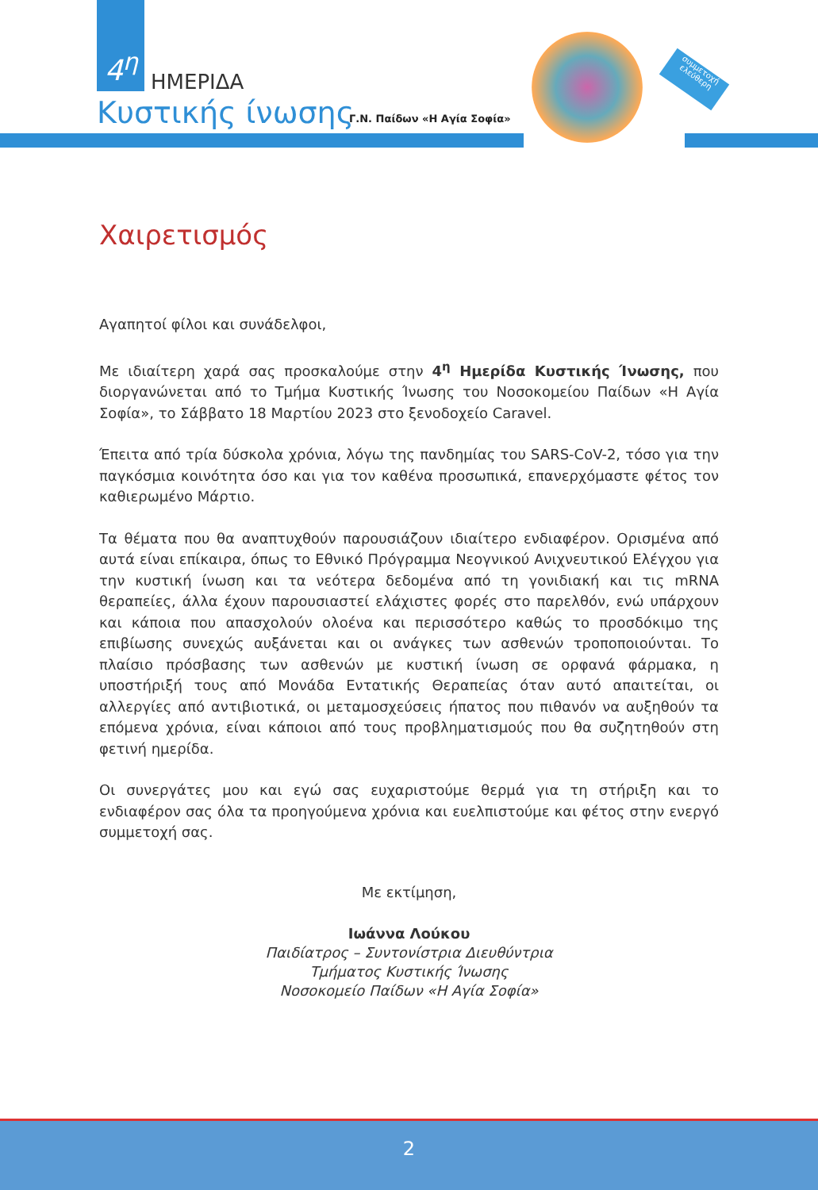4<sup>η</sup>
ΗΜΕΡΙΔΑ
Κυστικής ίνωσης Γ.Ν. Παίδων «Η Αγία Σοφία»
συμμετοχή ελεύθερη
Χαιρετισμός
Αγαπητοί φίλοι και συνάδελφοι,
Με ιδιαίτερη χαρά σας προσκαλούμε στην 4<sup>η</sup> Ημερίδα Κυστικής Ίνωσης, που διοργανώνεται από το Τμήμα Κυστικής Ίνωσης του Νοσοκομείου Παίδων «Η Αγία Σοφία», το Σάββατο 18 Μαρτίου 2023 στο ξενοδοχείο Caravel.
Έπειτα από τρία δύσκολα χρόνια, λόγω της πανδημίας του SARS-CoV-2, τόσο για την παγκόσμια κοινότητα όσο και για τον καθένα προσωπικά, επανερχόμαστε φέτος τον καθιερωμένο Μάρτιο.
Τα θέματα που θα αναπτυχθούν παρουσιάζουν ιδιαίτερο ενδιαφέρον. Ορισμένα από αυτά είναι επίκαιρα, όπως το Εθνικό Πρόγραμμα Νεογνικού Ανιχνευτικού Ελέγχου για την κυστική ίνωση και τα νεότερα δεδομένα από τη γονιδιακή και τις mRNA θεραπείες, άλλα έχουν παρουσιαστεί ελάχιστες φορές στο παρελθόν, ενώ υπάρχουν και κάποια που απασχολούν ολοένα και περισσότερο καθώς το προσδόκιμο της επιβίωσης συνεχώς αυξάνεται και οι ανάγκες των ασθενών τροποποιούνται. Το πλαίσιο πρόσβασης των ασθενών με κυστική ίνωση σε ορφανά φάρμακα, η υποστήριξή τους από Μονάδα Εντατικής Θεραπείας όταν αυτό απαιτείται, οι αλλεργίες από αντιβιοτικά, οι μεταμοσχεύσεις ήπατος που πιθανόν να αυξηθούν τα επόμενα χρόνια, είναι κάποιοι από τους προβληματισμούς που θα συζητηθούν στη φετινή ημερίδα.
Οι συνεργάτες μου και εγώ σας ευχαριστούμε θερμά για τη στήριξη και το ενδιαφέρον σας όλα τα προηγούμενα χρόνια και ευελπιστούμε και φέτος στην ενεργό συμμετοχή σας.
Με εκτίμηση,
Ιωάννα Λούκου
Παιδίατρος – Συντονίστρια Διευθύντρια
Τμήματος Κυστικής Ίνωσης
Νοσοκομείο Παίδων «Η Αγία Σοφία»
2